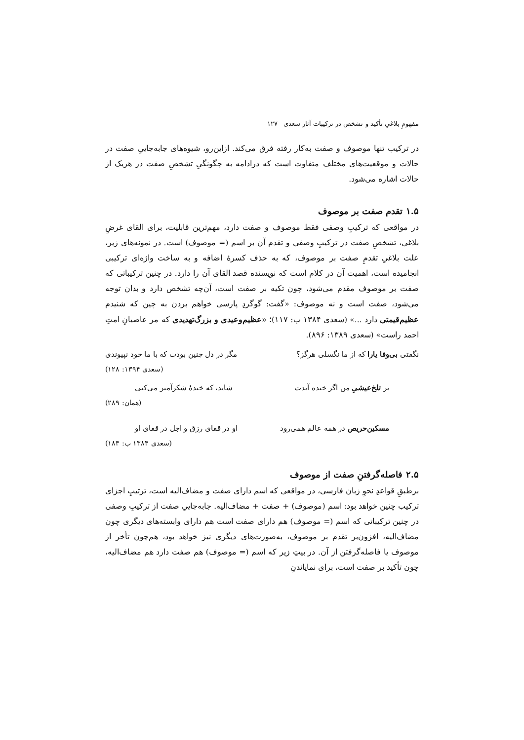مفهومِ بلاغیِ تأکید و تشخص در ترکیبات آثار سعدی ۱۲۷
در ترکیب تنها موصوف و صفت به‌کار رفته فرق می‌کند. ازاین‌رو، شیوه‌های جابه‌جاییِ صفت در حالات و موقعیت‌های مختلف متفاوت است که درادامه به چگونگیِ تشخصِ صفت در هریک از حالات اشاره می‌شود.
۱.۵ تقدم صفت بر موصوف
در مواقعی که ترکیبِ وصفی فقط موصوف و صفت دارد، مهم‌ترین قابلیت، برای القای غرضِ بلاغی، تشخصِ صفت در ترکیبِ وصفی و تقدم آن بر اسم (= موصوف) است. در نمونه‌های زیر، علت بلاغیِ تقدمِ صفت بر موصوف، که به حذف کسرهٔ اضافه و به ساخت واژه‌ای ترکیبی انجامیده است، اهمیت آن در کلام است که نویسنده قصد القای آن را دارد. در چنین ترکیباتی که صفت بر موصوف مقدم می‌شود، چون تکیه بر صفت است، آن‌چه تشخص دارد و بدان توجه می‌شود، صفت است و نه موصوف: «گفت: گوگردِ پارسی خواهم بردن به چین که شنیدم عظیم‌قیمتی دارد ...» (سعدی ۱۳۸۴ ب: ۱۱۷)؛ «عظیم‌وعیدی و بزرگ‌تهدیدی که مر عاصیانِ امتِ احمد راست» (سعدی ۱۳۸۹: ۸۹۶).
نگفتی بی‌وفا یارا که از ما نگسلی هرگز؟ مگر در دل چنین بودت که با ما خود نپیوندی
(سعدی ۱۳۹۴: ۱۲۸)
بر تلخ‌عیشیِ من اگر خنده آیدت شاید، که خندهٔ شکرآمیز می‌کنی
(همان: ۲۸۹)
مسکین‌حریص در همه عالم همی‌رود او در قفای رزق و اجل در قفای او
(سعدی ۱۳۸۴ ب: ۱۸۳)
۲.۵ فاصله‌گرفتنِ صفت از موصوف
برطبقِ قواعدِ نحوِ زبان فارسی، در مواقعی که اسم دارای صفت و مضاف‌الیه است، ترتیبِ اجزای ترکیب چنین خواهد بود: اسم (موصوف) + صفت + مضاف‌الیه. جابه‌جاییِ صفت از ترکیبِ وصفی در چنین ترکیباتی که اسم (= موصوف) هم دارای صفت است هم دارای وابسته‌های دیگری چون مضاف‌الیه، افزون‌بر تقدم بر موصوف، به‌صورت‌های دیگری نیز خواهد بود، هم‌چون تأخر از موصوف یا فاصله‌گرفتن از آن. در بیتِ زیر که اسم (= موصوف) هم صفت دارد هم مضاف‌الیه، چون تأکید بر صفت است، برای نمایاندنِ